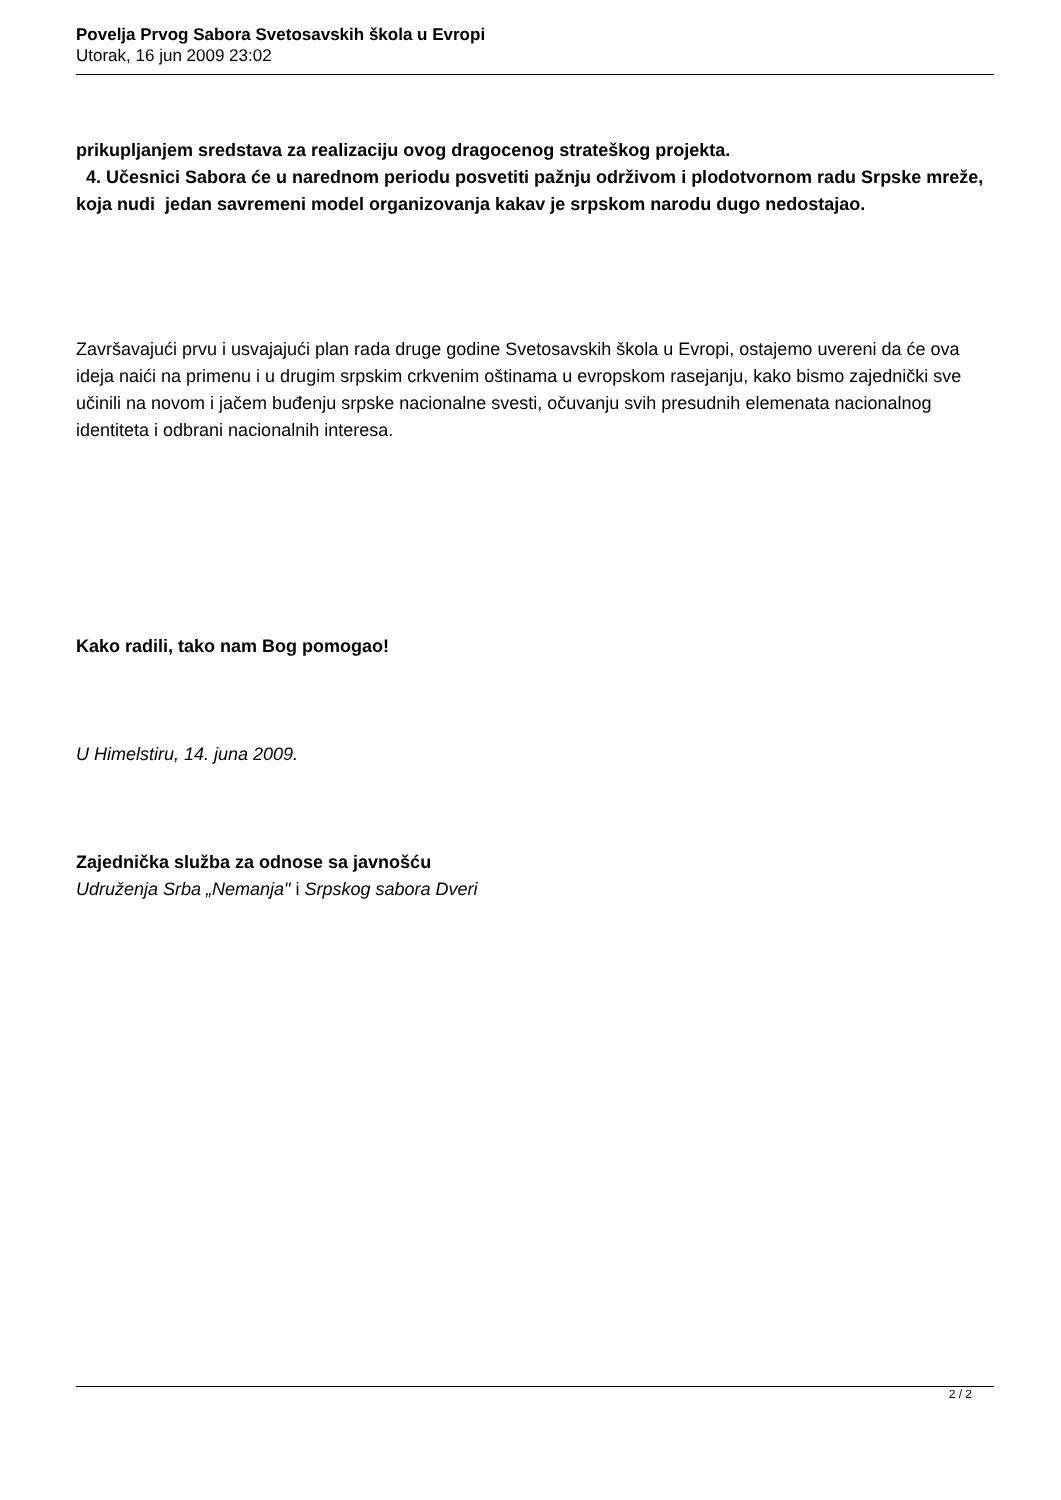Povelja Prvog Sabora Svetosavskih škola u Evropi
Utorak, 16 jun 2009 23:02
prikupljanjem sredstava za realizaciju ovog dragocenog strateškog projekta.
4. Učesnici Sabora će u narednom periodu posvetiti pažnju održivom i plodotvornom radu Srpske mreže, koja nudi jedan savremeni model organizovanja kakav je srpskom narodu dugo nedostajao.
Završavajući prvu i usvajajući plan rada druge godine Svetosavskih škola u Evropi, ostajemo uvereni da će ova ideja naići na primenu i u drugim srpskim crkvenim oštinama u evropskom rasejanju, kako bismo zajednički sve učinili na novom i jačem buđenju srpske nacionalne svesti, očuvanju svih presudnih elemenata nacionalnog identiteta i odbrani nacionalnih interesa.
Kako radili, tako nam Bog pomogao!
U Himelstiru, 14. juna 2009.
Zajednička služba za odnose sa javnošću
Udruženja Srba „Nemanja" i Srpskog sabora Dveri
2 / 2